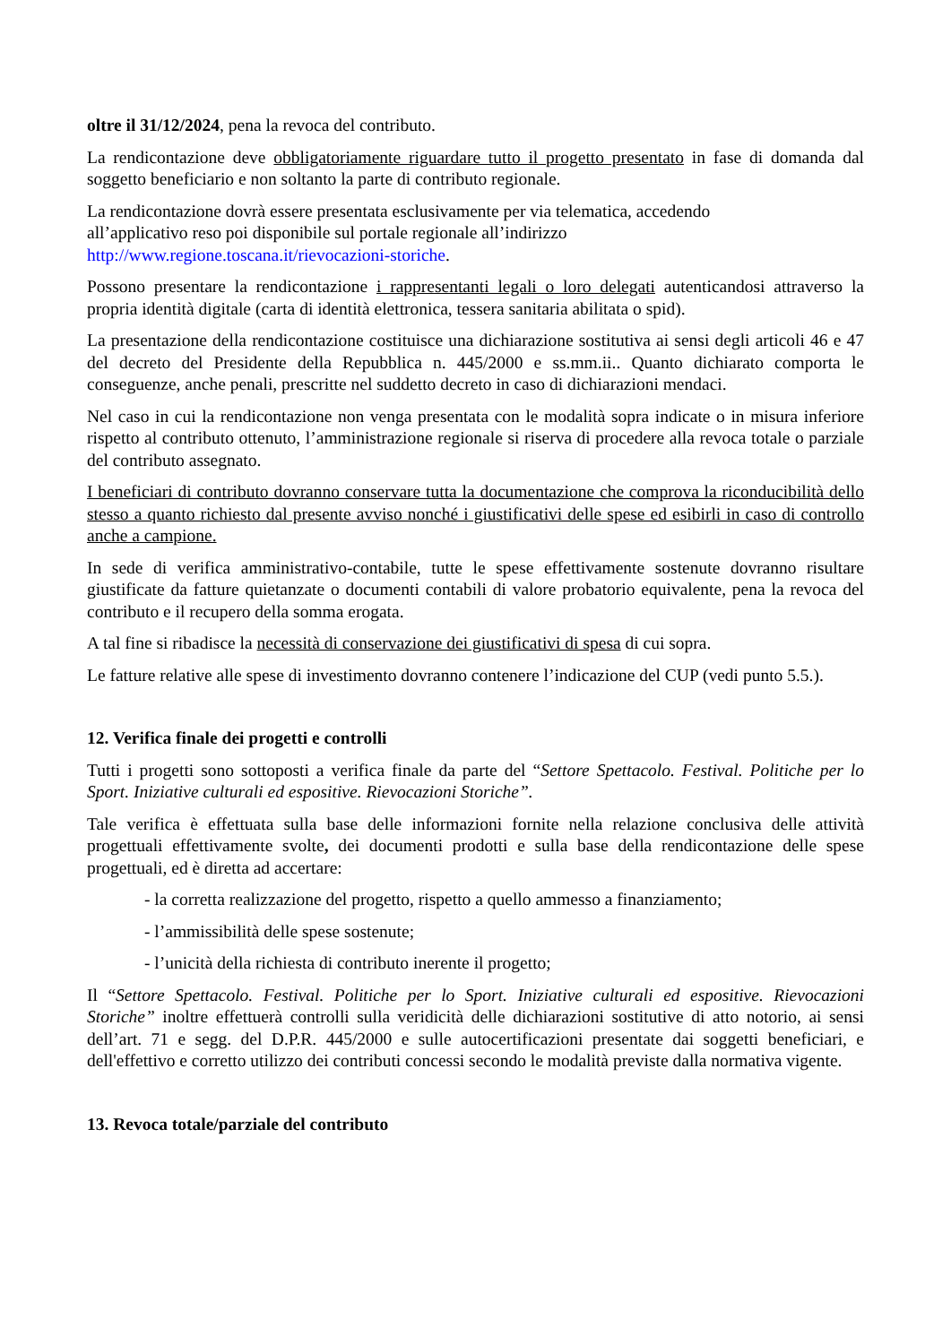oltre il 31/12/2024, pena la revoca del contributo.
La rendicontazione deve obbligatoriamente riguardare tutto il progetto presentato in fase di domanda dal soggetto beneficiario e non soltanto la parte di contributo regionale.
La rendicontazione dovrà essere presentata esclusivamente per via telematica, accedendo
all’applicativo reso poi disponibile sul portale regionale all’indirizzo
http://www.regione.toscana.it/rievocazioni-storiche.
Possono presentare la rendicontazione i rappresentanti legali o loro delegati autenticandosi attraverso la propria identità digitale (carta di identità elettronica, tessera sanitaria abilitata o spid).
La presentazione della rendicontazione costituisce una dichiarazione sostitutiva ai sensi degli articoli 46 e 47 del decreto del Presidente della Repubblica n. 445/2000 e ss.mm.ii.. Quanto dichiarato comporta le conseguenze, anche penali, prescritte nel suddetto decreto in caso di dichiarazioni mendaci.
Nel caso in cui la rendicontazione non venga presentata con le modalità sopra indicate o in misura inferiore rispetto al contributo ottenuto, l’amministrazione regionale si riserva di procedere alla revoca totale o parziale del contributo assegnato.
I beneficiari di contributo dovranno conservare tutta la documentazione che comprova la riconducibilità dello stesso a quanto richiesto dal presente avviso nonché i giustificativi delle spese ed esibirli in caso di controllo anche a campione.
In sede di verifica amministrativo-contabile, tutte le spese effettivamente sostenute dovranno risultare giustificate da fatture quietanzate o documenti contabili di valore probatorio equivalente, pena la revoca del contributo e il recupero della somma erogata.
A tal fine si ribadisce la necessità di conservazione dei giustificativi di spesa di cui sopra.
Le fatture relative alle spese di investimento dovranno contenere l’indicazione del CUP (vedi punto 5.5.).
12. Verifica finale dei progetti e controlli
Tutti i progetti sono sottoposti a verifica finale da parte del “Settore Spettacolo. Festival. Politiche per lo Sport. Iniziative culturali ed espositive. Rievocazioni Storiche”.
Tale verifica è effettuata sulla base delle informazioni fornite nella relazione conclusiva delle attività progettuali effettivamente svolte, dei documenti prodotti e sulla base della rendicontazione delle spese progettuali, ed è diretta ad accertare:
- la corretta realizzazione del progetto, rispetto a quello ammesso a finanziamento;
- l’ammissibilità delle spese sostenute;
- l’unicità della richiesta di contributo inerente il progetto;
Il “Settore Spettacolo. Festival. Politiche per lo Sport. Iniziative culturali ed espositive. Rievocazioni Storiche” inoltre effettuerà controlli sulla veridicità delle dichiarazioni sostitutive di atto notorio, ai sensi dell’art. 71 e segg. del D.P.R. 445/2000 e sulle autocertificazioni presentate dai soggetti beneficiari, e dell'effettivo e corretto utilizzo dei contributi concessi secondo le modalità previste dalla normativa vigente.
13. Revoca totale/parziale del contributo